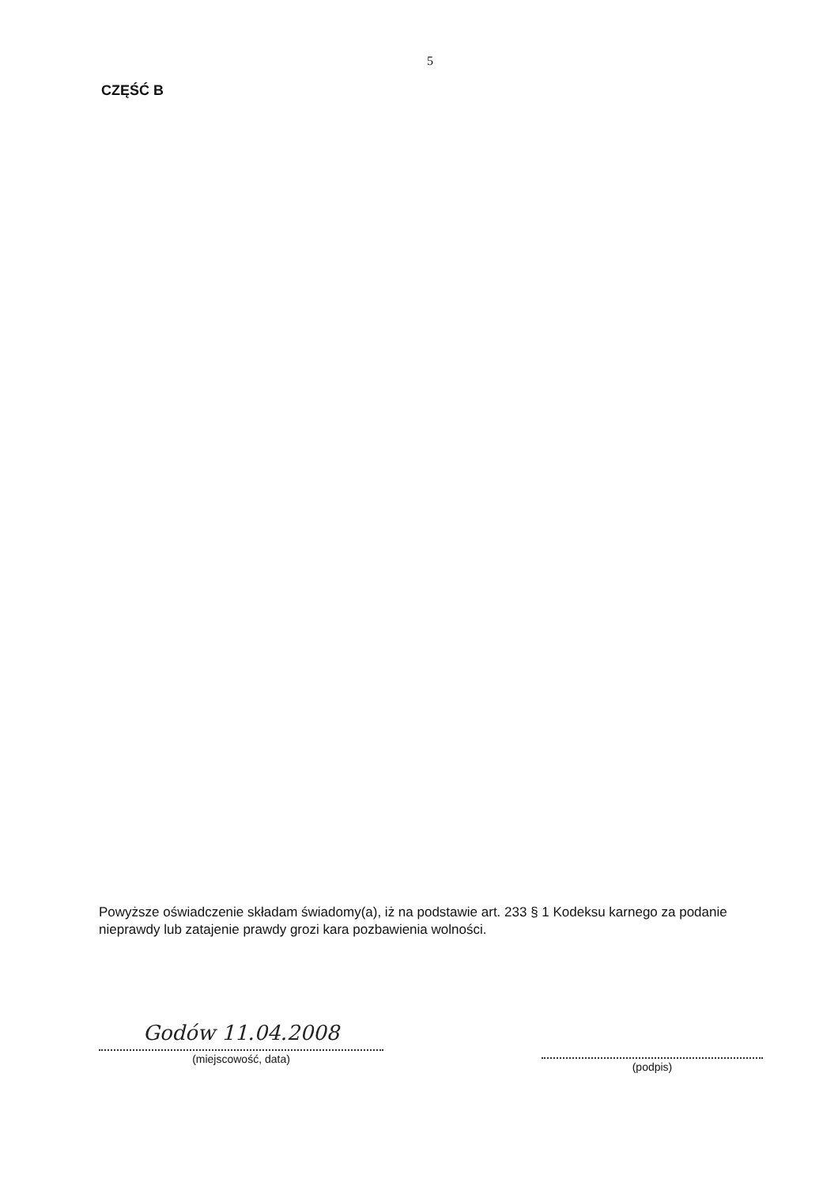5
CZĘŚĆ B
Powyższe oświadczenie składam świadomy(a), iż na podstawie art. 233 § 1 Kodeksu karnego za podanie nieprawdy lub zatajenie prawdy grozi kara pozbawienia wolności.
Godów 11.04.2008
(miejscowość, data)
(podpis)